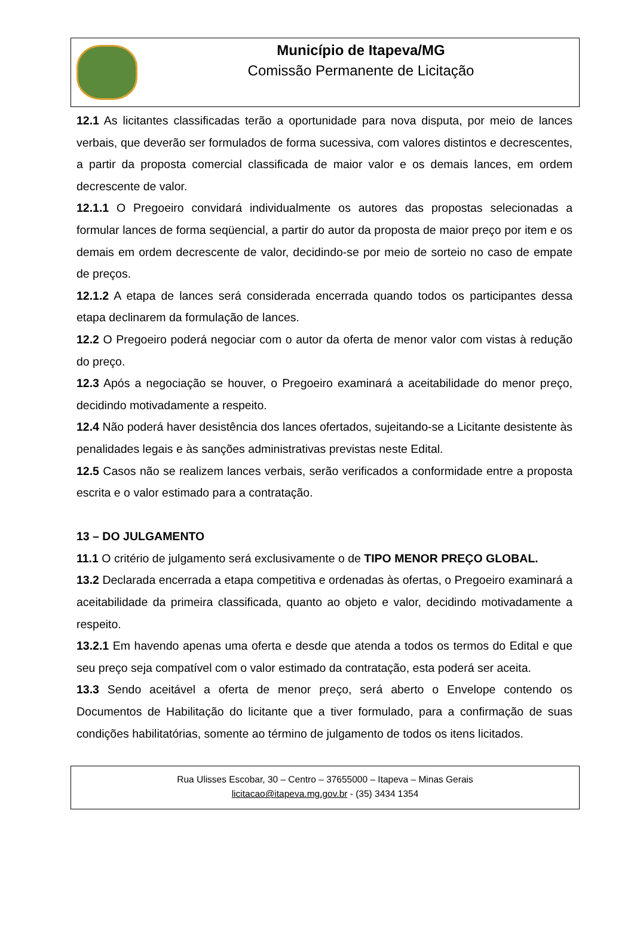Município de Itapeva/MG
Comissão Permanente de Licitação
12.1 As licitantes classificadas terão a oportunidade para nova disputa, por meio de lances verbais, que deverão ser formulados de forma sucessiva, com valores distintos e decrescentes, a partir da proposta comercial classificada de maior valor e os demais lances, em ordem decrescente de valor.
12.1.1 O Pregoeiro convidará individualmente os autores das propostas selecionadas a formular lances de forma seqüencial, a partir do autor da proposta de maior preço por item e os demais em ordem decrescente de valor, decidindo-se por meio de sorteio no caso de empate de preços.
12.1.2 A etapa de lances será considerada encerrada quando todos os participantes dessa etapa declinarem da formulação de lances.
12.2 O Pregoeiro poderá negociar com o autor da oferta de menor valor com vistas à redução do preço.
12.3 Após a negociação se houver, o Pregoeiro examinará a aceitabilidade do menor preço, decidindo motivadamente a respeito.
12.4 Não poderá haver desistência dos lances ofertados, sujeitando-se a Licitante desistente às penalidades legais e às sanções administrativas previstas neste Edital.
12.5 Casos não se realizem lances verbais, serão verificados a conformidade entre a proposta escrita e o valor estimado para a contratação.
13 – DO JULGAMENTO
11.1 O critério de julgamento será exclusivamente o de TIPO MENOR PREÇO GLOBAL.
13.2 Declarada encerrada a etapa competitiva e ordenadas às ofertas, o Pregoeiro examinará a aceitabilidade da primeira classificada, quanto ao objeto e valor, decidindo motivadamente a respeito.
13.2.1 Em havendo apenas uma oferta e desde que atenda a todos os termos do Edital e que seu preço seja compatível com o valor estimado da contratação, esta poderá ser aceita.
13.3 Sendo aceitável a oferta de menor preço, será aberto o Envelope contendo os Documentos de Habilitação do licitante que a tiver formulado, para a confirmação de suas condições habilitatórias, somente ao término de julgamento de todos os itens licitados.
Rua Ulisses Escobar, 30 – Centro – 37655000 – Itapeva – Minas Gerais
licitacao@itapeva.mg.gov.br - (35) 3434 1354